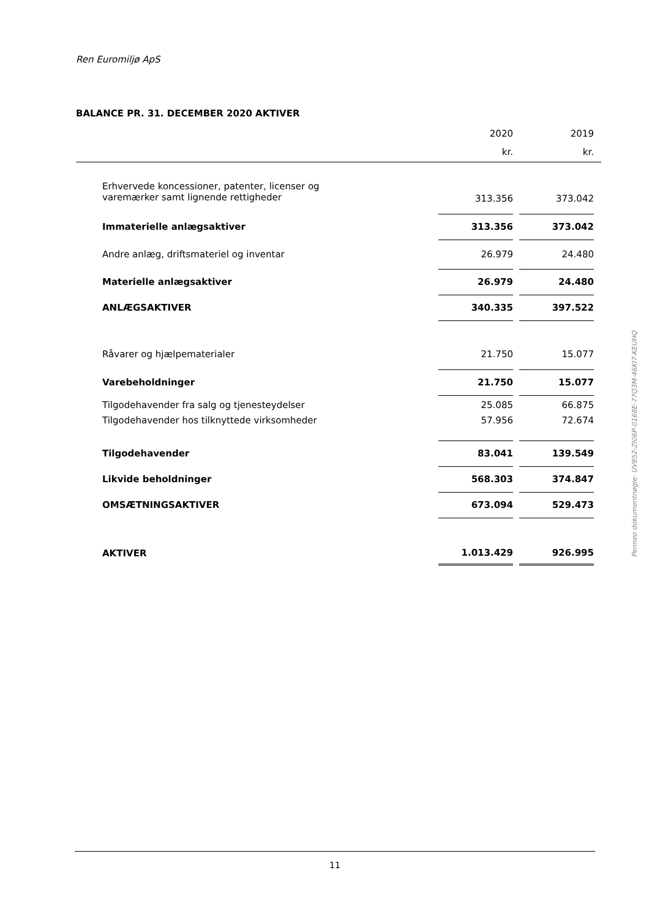Ren Euromiljø ApS
BALANCE PR. 31. DECEMBER 2020 AKTIVER
| | 2020 | | 2019 | |
| --- | --- | --- | --- | --- |
| | kr. | | kr. | |
| Erhvervede koncessioner, patenter, licenser og varemærker samt lignende rettigheder | 313.356 | | 373.042 | |
| Immaterielle anlægsaktiver | 313.356 | | 373.042 | |
| Andre anlæg, driftsmateriel og inventar | 26.979 | | 24.480 | |
| Materielle anlægsaktiver | 26.979 | | 24.480 | |
| ANLÆGSAKTIVER | 340.335 | | 397.522 | |
| Råvarer og hjælpematerialer | 21.750 | | 15.077 | |
| Varebeholdninger | 21.750 | | 15.077 | |
| Tilgodehavender fra salg og tjenesteydelser | 25.085 | | 66.875 | |
| Tilgodehavender hos tilknyttede virksomheder | 57.956 | | 72.674 | |
| Tilgodehavender | 83.041 | | 139.549 | |
| Likvide beholdninger | 568.303 | | 374.847 | |
| OMSÆTNINGSAKTIVER | 673.094 | | 529.473 | |
| AKTIVER | 1.013.429 | | 926.995 | |
Penneo dokumentnøgle: UV852-ZI06P-0168E-77Q3M-46KI7-KEUHQ
11